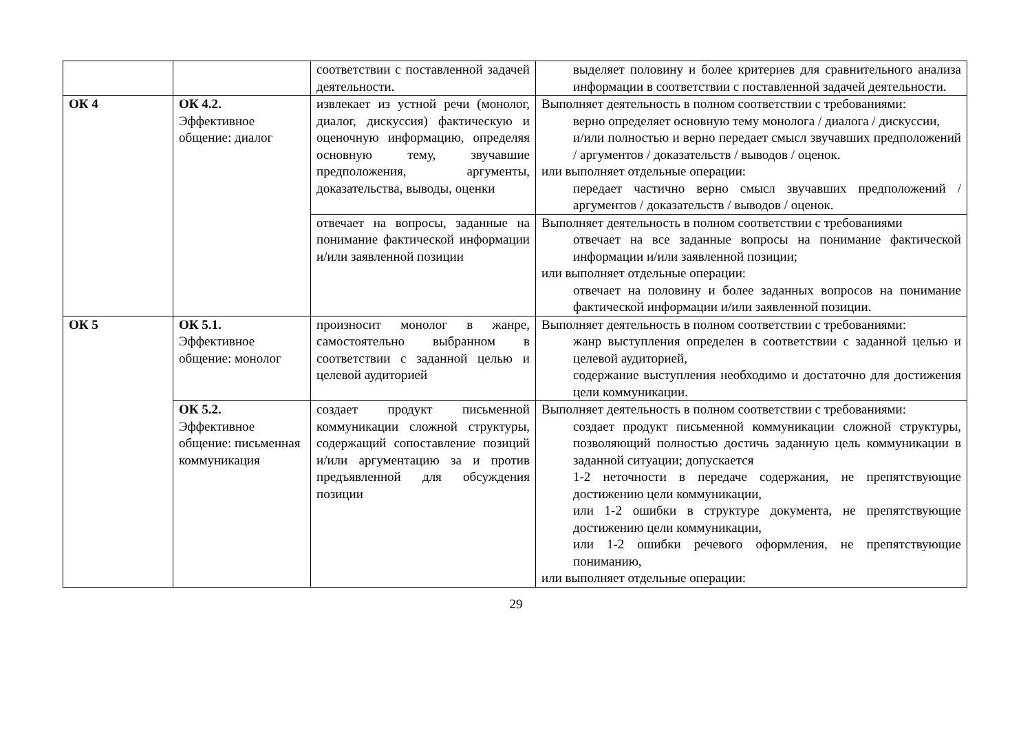| | | соответствии с поставленной задачей деятельности. | выделяет половину и более критериев для сравнительного анализа информации в соответствии с поставленной задачей деятельности. |
| ОК 4 | ОК 4.2. Эффективное общение: диалог | извлекает из устной речи (монолог, диалог, дискуссия) фактическую и оценочную информацию, определяя основную тему, звучавшие предположения, аргументы, доказательства, выводы, оценки | Выполняет деятельность в полном соответствии с требованиями: верно определяет основную тему монолога / диалога / дискуссии, и/или полностью и верно передает смысл звучавших предположений / аргументов / доказательств / выводов / оценок. или выполняет отдельные операции: передает частично верно смысл звучавших предположений / аргументов / доказательств / выводов / оценок. |
| | | отвечает на вопросы, заданные на понимание фактической информации и/или заявленной позиции | Выполняет деятельность в полном соответствии с требованиями отвечает на все заданные вопросы на понимание фактической информации и/или заявленной позиции; или выполняет отдельные операции: отвечает на половину и более заданных вопросов на понимание фактической информации и/или заявленной позиции. |
| ОК 5 | ОК 5.1. Эффективное общение: монолог | произносит монолог в жанре, самостоятельно выбранном в соответствии с заданной целью и целевой аудиторией | Выполняет деятельность в полном соответствии с требованиями: жанр выступления определен в соответствии с заданной целью и целевой аудиторией, содержание выступления необходимо и достаточно для достижения цели коммуникации. |
| | ОК 5.2. Эффективное общение: письменная коммуникация | создает продукт письменной коммуникации сложной структуры, содержащий сопоставление позиций и/или аргументацию за и против предъявленной для обсуждения позиции | Выполняет деятельность в полном соответствии с требованиями: создает продукт письменной коммуникации сложной структуры, позволяющий полностью достичь заданную цель коммуникации в заданной ситуации; допускается 1-2 неточности в передаче содержания, не препятствующие достижению цели коммуникации, или 1-2 ошибки в структуре документа, не препятствующие достижению цели коммуникации, или 1-2 ошибки речевого оформления, не препятствующие пониманию, или выполняет отдельные операции: |
29